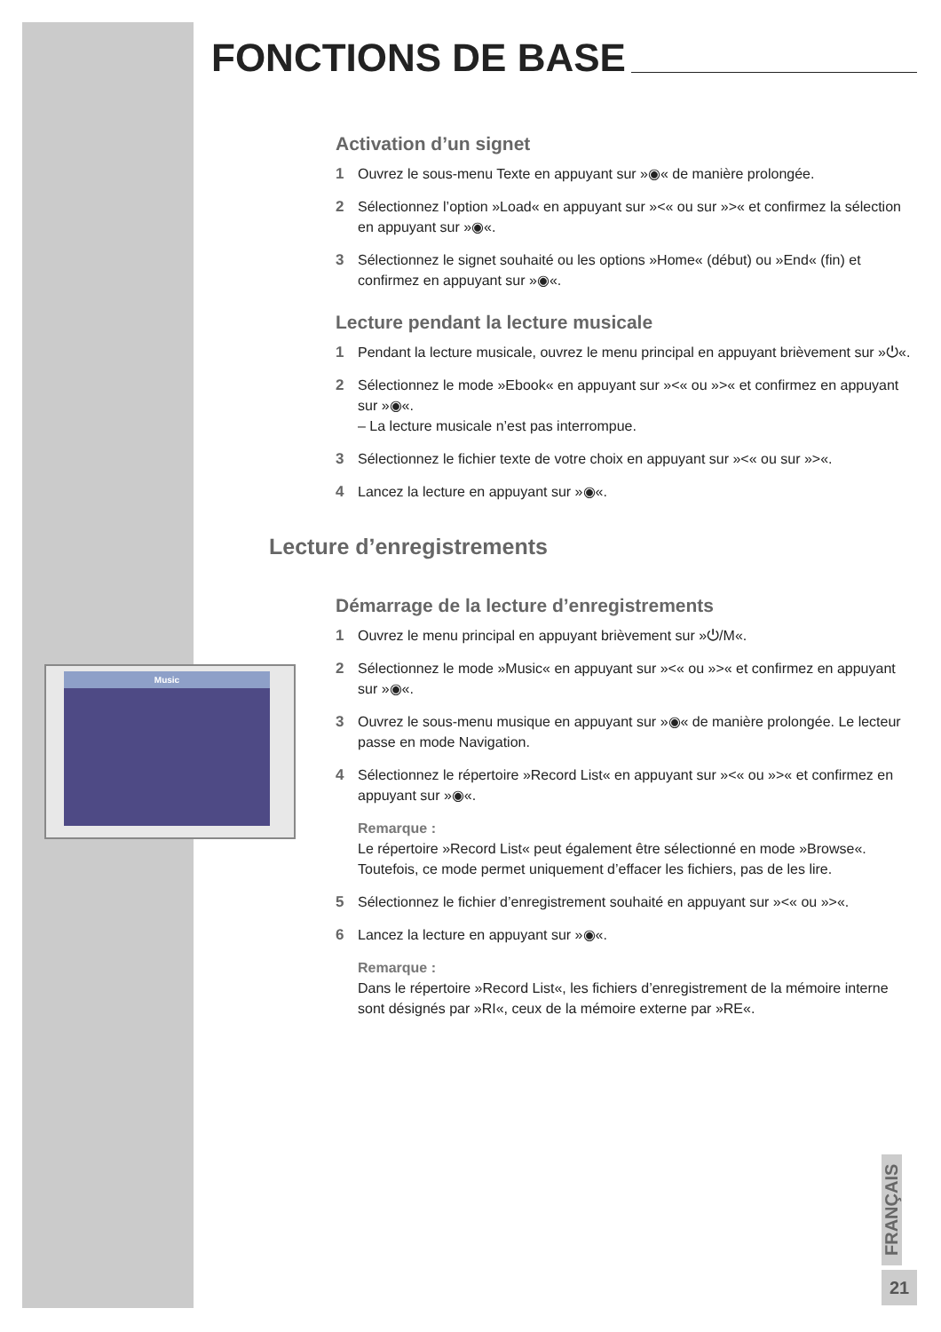Music
FONCTIONS DE BASE
Activation d’un signet
1 Ouvrez le sous-menu Texte en appuyant sur »◉« de manière prolongée.
2 Sélectionnez l’option »Load« en appuyant sur »<« ou sur »>« et confirmez la sélection en appuyant sur »◉«.
3 Sélectionnez le signet souhaité ou les options »Home« (début) ou »End« (fin) et confirmez en appuyant sur »◉«.
Lecture pendant la lecture musicale
1 Pendant la lecture musicale, ouvrez le menu principal en appuyant brièvement sur »⏻«.
2 Sélectionnez le mode »Ebook« en appuyant sur »<« ou »>« et confirmez en appuyant sur »◉«.
– La lecture musicale n’est pas interrompue.
3 Sélectionnez le fichier texte de votre choix en appuyant sur »<« ou sur »>«.
4 Lancez la lecture en appuyant sur »◉«.
Lecture d’enregistrements
Démarrage de la lecture d’enregistrements
1 Ouvrez le menu principal en appuyant brièvement sur »⏻/M«.
2 Sélectionnez le mode »Music« en appuyant sur »<« ou »>« et confirmez en appuyant sur »◉«.
3 Ouvrez le sous-menu musique en appuyant sur »◉« de manière prolongée. Le lecteur passe en mode Navigation.
4 Sélectionnez le répertoire »Record List« en appuyant sur »<« ou »>« et confirmez en appuyant sur »◉«.
Remarque :
Le répertoire »Record List« peut également être sélectionné en mode »Browse«. Toutefois, ce mode permet uniquement d’effacer les fichiers, pas de les lire.
5 Sélectionnez le fichier d’enregistrement souhaité en appuyant sur »<« ou »>«.
6 Lancez la lecture en appuyant sur »◉«.
Remarque :
Dans le répertoire »Record List«, les fichiers d’enregistrement de la mémoire interne sont désignés par »RI«, ceux de la mémoire externe par »RE«.
FRANÇAIS
21